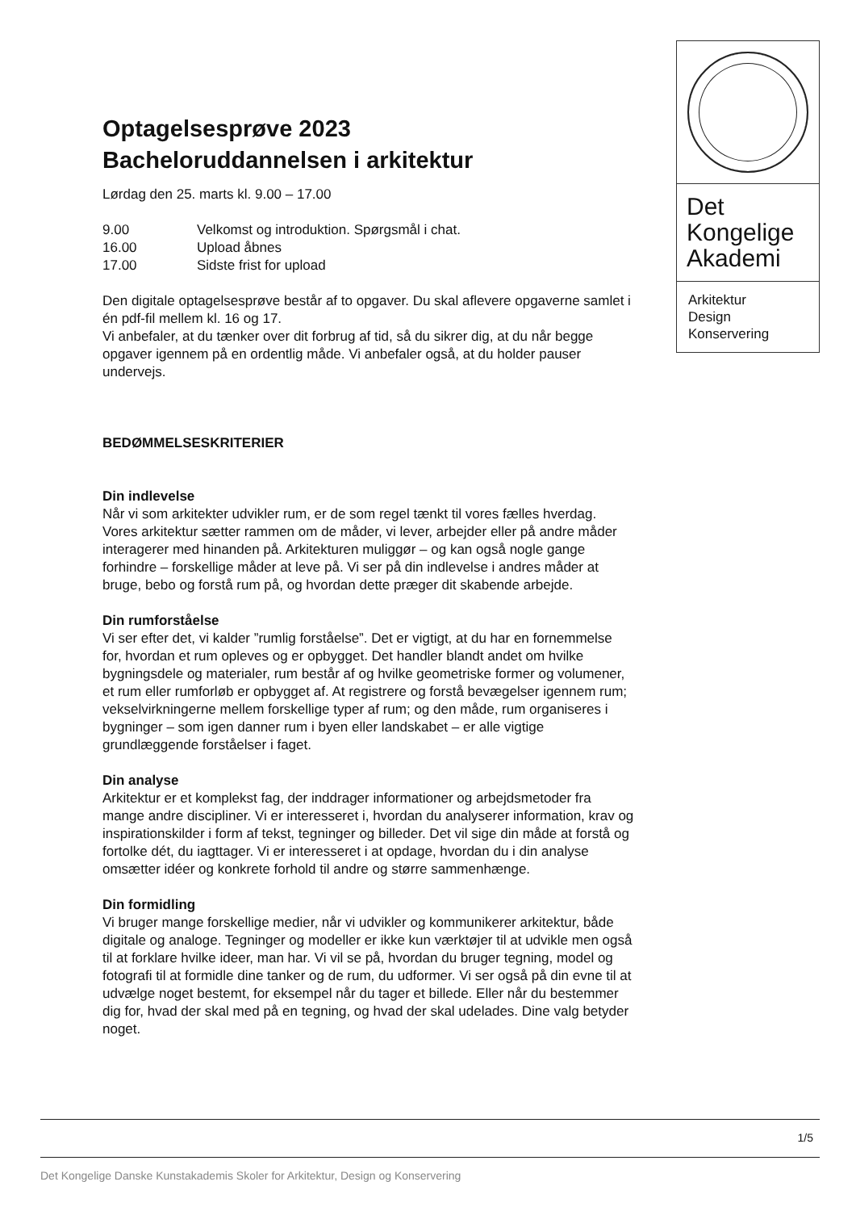Det
Kongelige
Akademi
Arkitektur
Design
Konservering
Optagelsesprøve 2023
Bacheloruddannelsen i arkitektur
Lørdag den 25. marts kl. 9.00 – 17.00
9.00 Velkomst og introduktion. Spørgsmål i chat.
16.00 Upload åbnes
17.00 Sidste frist for upload
Den digitale optagelsesprøve består af to opgaver. Du skal aflevere opgaverne samlet i én pdf-fil mellem kl. 16 og 17.
Vi anbefaler, at du tænker over dit forbrug af tid, så du sikrer dig, at du når begge opgaver igennem på en ordentlig måde. Vi anbefaler også, at du holder pauser undervejs.
BEDØMMELSESKRITERIER
Din indlevelse
Når vi som arkitekter udvikler rum, er de som regel tænkt til vores fælles hverdag. Vores arkitektur sætter rammen om de måder, vi lever, arbejder eller på andre måder interagerer med hinanden på. Arkitekturen muliggør – og kan også nogle gange forhindre – forskellige måder at leve på. Vi ser på din indlevelse i andres måder at bruge, bebo og forstå rum på, og hvordan dette præger dit skabende arbejde.
Din rumforståelse
Vi ser efter det, vi kalder ”rumlig forståelse”. Det er vigtigt, at du har en fornemmelse for, hvordan et rum opleves og er opbygget. Det handler blandt andet om hvilke bygningsdele og materialer, rum består af og hvilke geometriske former og volumener, et rum eller rumforløb er opbygget af. At registrere og forstå bevægelser igennem rum; vekselvirkningerne mellem forskellige typer af rum; og den måde, rum organiseres i bygninger – som igen danner rum i byen eller landskabet – er alle vigtige grundlæggende forståelser i faget.
Din analyse
Arkitektur er et komplekst fag, der inddrager informationer og arbejdsmetoder fra mange andre discipliner. Vi er interesseret i, hvordan du analyserer information, krav og inspirationskilder i form af tekst, tegninger og billeder. Det vil sige din måde at forstå og fortolke dét, du iagttager. Vi er interesseret i at opdage, hvordan du i din analyse omsætter idéer og konkrete forhold til andre og større sammenhænge.
Din formidling
Vi bruger mange forskellige medier, når vi udvikler og kommunikerer arkitektur, både digitale og analoge. Tegninger og modeller er ikke kun værktøjer til at udvikle men også til at forklare hvilke ideer, man har. Vi vil se på, hvordan du bruger tegning, model og fotografi til at formidle dine tanker og de rum, du udformer. Vi ser også på din evne til at udvælge noget bestemt, for eksempel når du tager et billede. Eller når du bestemmer dig for, hvad der skal med på en tegning, og hvad der skal udelades. Dine valg betyder noget.
1/5
Det Kongelige Danske Kunstakademis Skoler for Arkitektur, Design og Konservering